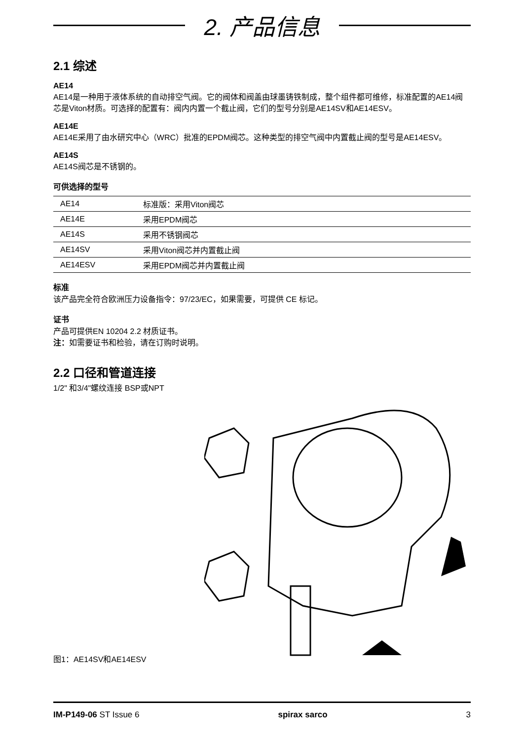2. 产品信息
2.1 综述
AE14
AE14是一种用于液体系统的自动排空气阀。它的阀体和阀盖由球墨铸铁制成，整个组件都可维修，标准配置的AE14阀芯是Viton材质。可选择的配置有：阀内内置一个截止阀，它们的型号分别是AE14SV和AE14ESV。
AE14E
AE14E采用了由水研究中心（WRC）批准的EPDM阀芯。这种类型的排空气阀中内置截止阀的型号是AE14ESV。
AE14S
AE14S阀芯是不锈钢的。
可供选择的型号
| AE14 | 标准版：采用Viton阀芯 |
| AE14E | 采用EPDM阀芯 |
| AE14S | 采用不锈钢阀芯 |
| AE14SV | 采用Viton阀芯并内置截止阀 |
| AE14ESV | 采用EPDM阀芯并内置截止阀 |
标准
该产品完全符合欧洲压力设备指令：97/23/EC，如果需要，可提供 CE 标记。
证书
产品可提供EN 10204 2.2 材质证书。
注：如需要证书和检验，请在订购时说明。
2.2 口径和管道连接
1/2" 和3/4"螺纹连接 BSP或NPT
图1：AE14SV和AE14ESV
IM-P149-06 ST Issue 6 spirax sarco 3